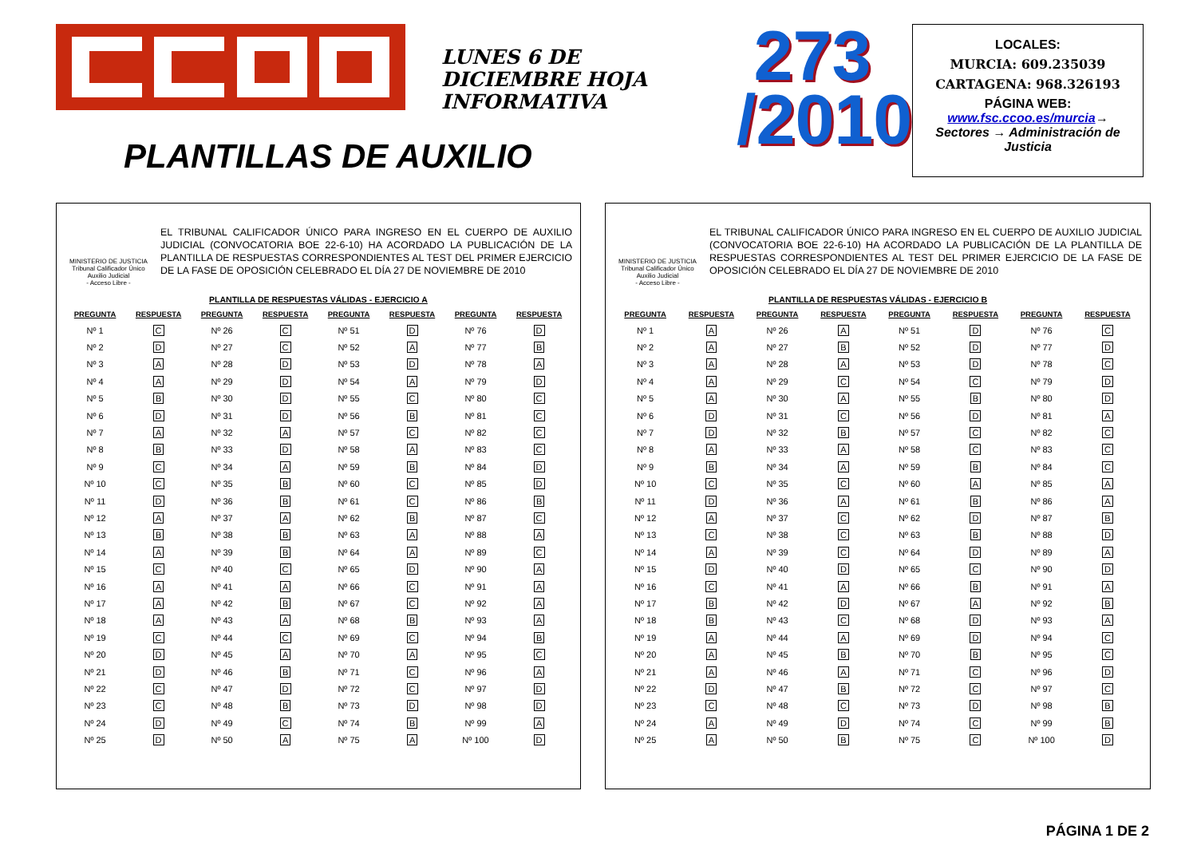LUNES 6 DE DICIEMBRE HOJA INFORMATIVA
273
/2010
LOCALES:
MURCIA: 609.235039
CARTAGENA: 968.326193
PÁGINA WEB:
www.fsc.ccoo.es/murcia→
Sectores → Administración de Justicia
PLANTILLAS DE AUXILIO
MINISTERIO DE JUSTICIA
Tribunal Calificador Único
Auxilio Judicial
- Acceso Libre -
EL TRIBUNAL CALIFICADOR ÚNICO PARA INGRESO EN EL CUERPO DE AUXILIO JUDICIAL (CONVOCATORIA BOE 22-6-10) HA ACORDADO LA PUBLICACIÓN DE LA PLANTILLA DE RESPUESTAS CORRESPONDIENTES AL TEST DEL PRIMER EJERCICIO DE LA FASE DE OPOSICIÓN CELEBRADO EL DÍA 27 DE NOVIEMBRE DE 2010
PLANTILLA DE RESPUESTAS VÁLIDAS - EJERCICIO A
| PREGUNTA | RESPUESTA | PREGUNTA | RESPUESTA | PREGUNTA | RESPUESTA | PREGUNTA | RESPUESTA |
| --- | --- | --- | --- | --- | --- | --- | --- |
| Nº 1 | C | Nº 26 | C | Nº 51 | D | Nº 76 | D |
| Nº 2 | D | Nº 27 | C | Nº 52 | A | Nº 77 | B |
| Nº 3 | A | Nº 28 | D | Nº 53 | D | Nº 78 | A |
| Nº 4 | A | Nº 29 | D | Nº 54 | A | Nº 79 | D |
| Nº 5 | B | Nº 30 | D | Nº 55 | C | Nº 80 | C |
| Nº 6 | D | Nº 31 | D | Nº 56 | B | Nº 81 | C |
| Nº 7 | A | Nº 32 | A | Nº 57 | C | Nº 82 | C |
| Nº 8 | B | Nº 33 | D | Nº 58 | A | Nº 83 | C |
| Nº 9 | C | Nº 34 | A | Nº 59 | B | Nº 84 | D |
| Nº 10 | C | Nº 35 | B | Nº 60 | C | Nº 85 | D |
| Nº 11 | D | Nº 36 | B | Nº 61 | C | Nº 86 | B |
| Nº 12 | A | Nº 37 | A | Nº 62 | B | Nº 87 | C |
| Nº 13 | B | Nº 38 | B | Nº 63 | A | Nº 88 | A |
| Nº 14 | A | Nº 39 | B | Nº 64 | A | Nº 89 | C |
| Nº 15 | C | Nº 40 | C | Nº 65 | D | Nº 90 | A |
| Nº 16 | A | Nº 41 | A | Nº 66 | C | Nº 91 | A |
| Nº 17 | A | Nº 42 | B | Nº 67 | C | Nº 92 | A |
| Nº 18 | A | Nº 43 | A | Nº 68 | B | Nº 93 | A |
| Nº 19 | C | Nº 44 | C | Nº 69 | C | Nº 94 | B |
| Nº 20 | D | Nº 45 | A | Nº 70 | A | Nº 95 | C |
| Nº 21 | D | Nº 46 | B | Nº 71 | C | Nº 96 | A |
| Nº 22 | C | Nº 47 | D | Nº 72 | C | Nº 97 | D |
| Nº 23 | C | Nº 48 | B | Nº 73 | D | Nº 98 | D |
| Nº 24 | D | Nº 49 | C | Nº 74 | B | Nº 99 | A |
| Nº 25 | D | Nº 50 | A | Nº 75 | A | Nº 100 | D |
MINISTERIO DE JUSTICIA
Tribunal Calificador Único
Auxilio Judicial
- Acceso Libre -
EL TRIBUNAL CALIFICADOR ÚNICO PARA INGRESO EN EL CUERPO DE AUXILIO JUDICIAL (CONVOCATORIA BOE 22-6-10) HA ACORDADO LA PUBLICACIÓN DE LA PLANTILLA DE RESPUESTAS CORRESPONDIENTES AL TEST DEL PRIMER EJERCICIO DE LA FASE DE OPOSICIÓN CELEBRADO EL DÍA 27 DE NOVIEMBRE DE 2010
PLANTILLA DE RESPUESTAS VÁLIDAS - EJERCICIO B
| PREGUNTA | RESPUESTA | PREGUNTA | RESPUESTA | PREGUNTA | RESPUESTA | PREGUNTA | RESPUESTA |
| --- | --- | --- | --- | --- | --- | --- | --- |
| Nº 1 | A | Nº 26 | A | Nº 51 | D | Nº 76 | C |
| Nº 2 | A | Nº 27 | B | Nº 52 | D | Nº 77 | D |
| Nº 3 | A | Nº 28 | A | Nº 53 | D | Nº 78 | C |
| Nº 4 | A | Nº 29 | C | Nº 54 | C | Nº 79 | D |
| Nº 5 | A | Nº 30 | A | Nº 55 | B | Nº 80 | D |
| Nº 6 | D | Nº 31 | C | Nº 56 | D | Nº 81 | A |
| Nº 7 | D | Nº 32 | B | Nº 57 | C | Nº 82 | C |
| Nº 8 | A | Nº 33 | A | Nº 58 | C | Nº 83 | C |
| Nº 9 | B | Nº 34 | A | Nº 59 | B | Nº 84 | C |
| Nº 10 | C | Nº 35 | C | Nº 60 | A | Nº 85 | A |
| Nº 11 | D | Nº 36 | A | Nº 61 | B | Nº 86 | A |
| Nº 12 | A | Nº 37 | C | Nº 62 | D | Nº 87 | B |
| Nº 13 | C | Nº 38 | C | Nº 63 | B | Nº 88 | D |
| Nº 14 | A | Nº 39 | C | Nº 64 | D | Nº 89 | A |
| Nº 15 | D | Nº 40 | D | Nº 65 | C | Nº 90 | D |
| Nº 16 | C | Nº 41 | A | Nº 66 | B | Nº 91 | A |
| Nº 17 | B | Nº 42 | D | Nº 67 | A | Nº 92 | B |
| Nº 18 | B | Nº 43 | C | Nº 68 | D | Nº 93 | A |
| Nº 19 | A | Nº 44 | A | Nº 69 | D | Nº 94 | C |
| Nº 20 | A | Nº 45 | B | Nº 70 | B | Nº 95 | C |
| Nº 21 | A | Nº 46 | A | Nº 71 | C | Nº 96 | D |
| Nº 22 | D | Nº 47 | B | Nº 72 | C | Nº 97 | C |
| Nº 23 | C | Nº 48 | C | Nº 73 | D | Nº 98 | B |
| Nº 24 | A | Nº 49 | D | Nº 74 | C | Nº 99 | B |
| Nº 25 | A | Nº 50 | B | Nº 75 | C | Nº 100 | D |
PÁGINA 1 DE 2